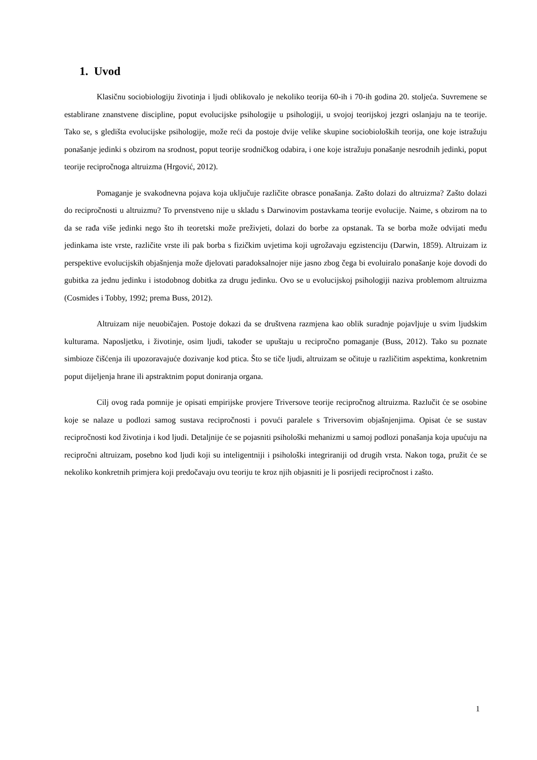1. Uvod
Klasičnu sociobiologiju životinja i ljudi oblikovalo je nekoliko teorija 60-ih i 70-ih godina 20. stoljeća. Suvremene se establirane znanstvene discipline, poput evolucijske psihologije u psihologiji, u svojoj teorijskoj jezgri oslanjaju na te teorije. Tako se, s gledišta evolucijske psihologije, može reći da postoje dvije velike skupine sociobioloških teorija, one koje istražuju ponašanje jedinki s obzirom na srodnost, poput teorije srodničkog odabira, i one koje istražuju ponašanje nesrodnih jedinki, poput teorije recipročnoga altruizma (Hrgović, 2012).
Pomaganje je svakodnevna pojava koja uključuje različite obrasce ponašanja. Zašto dolazi do altruizma? Zašto dolazi do recipročnosti u altruizmu? To prvenstveno nije u skladu s Darwinovim postavkama teorije evolucije. Naime, s obzirom na to da se rađa više jedinki nego što ih teoretski može preživjeti, dolazi do borbe za opstanak. Ta se borba može odvijati među jedinkama iste vrste, različite vrste ili pak borba s fizičkim uvjetima koji ugrožavaju egzistenciju (Darwin, 1859). Altruizam iz perspektive evolucijskih objašnjenja može djelovati paradoksalnojer nije jasno zbog čega bi evoluiralo ponašanje koje dovodi do gubitka za jednu jedinku i istodobnog dobitka za drugu jedinku. Ovo se u evolucijskoj psihologiji naziva problemom altruizma (Cosmides i Tobby, 1992; prema Buss, 2012).
Altruizam nije neuobičajen. Postoje dokazi da se društvena razmjena kao oblik suradnje pojavljuje u svim ljudskim kulturama. Naposljetku, i životinje, osim ljudi, također se upuštaju u recipročno pomaganje (Buss, 2012). Tako su poznate simbioze čišćenja ili upozoravajuće dozivanje kod ptica. Što se tiče ljudi, altruizam se očituje u različitim aspektima, konkretnim poput dijeljenja hrane ili apstraktnim poput doniranja organa.
Cilj ovog rada pomnije je opisati empirijske provjere Triversove teorije recipročnog altruizma. Razlučit će se osobine koje se nalaze u podlozi samog sustava recipročnosti i povući paralele s Triversovim objašnjenjima. Opisat će se sustav recipročnosti kod životinja i kod ljudi. Detaljnije će se pojasniti psihološki mehanizmi u samoj podlozi ponašanja koja upućuju na recipročni altruizam, posebno kod ljudi koji su inteligentniji i psihološki integriraniji od drugih vrsta. Nakon toga, pružit će se nekoliko konkretnih primjera koji predočavaju ovu teoriju te kroz njih objasniti je li posrijedi recipročnost i zašto.
1